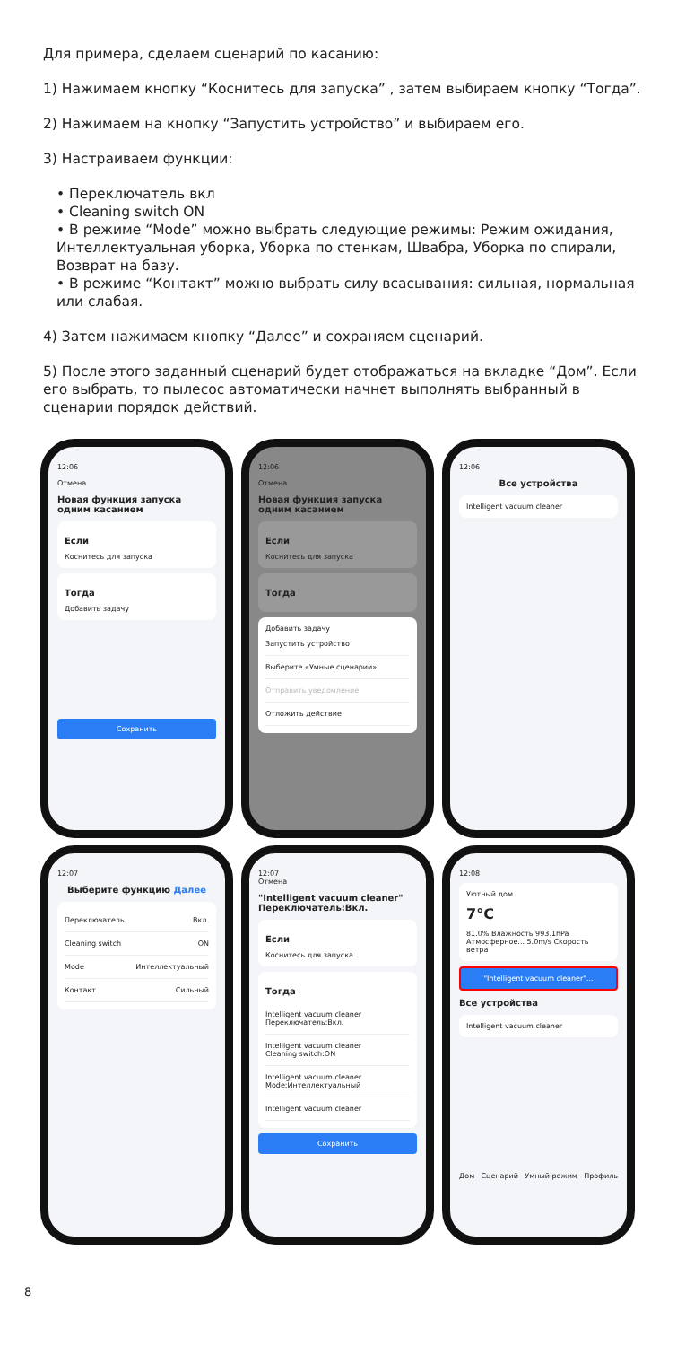Для примера, сделаем сценарий по касанию:
1) Нажимаем кнопку “Коснитесь для запуска” , затем выбираем кнопку “Тогда”.
2) Нажимаем на кнопку “Запустить устройство” и выбираем его.
3) Настраиваем функции:
• Переключатель вкл
• Cleaning switch ON
• В режиме “Mode” можно выбрать следующие режимы: Режим ожидания, Интеллектуальная уборка, Уборка по стенкам, Швабра, Уборка по спирали, Возврат на базу.
• В режиме “Контакт” можно выбрать силу всасывания: сильная, нормальная или слабая.
4) Затем нажимаем кнопку “Далее” и сохраняем сценарий.
5) После этого заданный сценарий будет отображаться на вкладке “Дом”. Если его выбрать, то пылесос автоматически начнет выполнять выбранный в сценарии порядок действий.
12:06
Отмена
Новая функция запуска одним касанием
Если
Коснитесь для запуска
Тогда
Добавить задачу
Сохранить
12:06
Отмена
Новая функция запуска одним касанием
Если
Коснитесь для запуска
Тогда
Добавить задачу
Запустить устройство
Выберите «Умные сценарии»
Отправить уведомление
Отложить действие
12:06
Все устройства
Intelligent vacuum cleaner
12:07
Выберите функцию Далее
Переключатель Вкл.
Cleaning switch ON
Mode Интеллектуальный
Контакт Сильный
12:07
Отмена
"Intelligent vacuum cleaner" Переключатель:Вкл.
Если
Коснитесь для запуска
Тогда
Intelligent vacuum cleaner
Переключатель:Вкл.
Intelligent vacuum cleaner
Cleaning switch:ON
Intelligent vacuum cleaner
Mode:Интеллектуальный
Intelligent vacuum cleaner
Сохранить
12:08
Уютный дом
7°C
81.0% Влажность 993.1hPa Атмосферное... 5.0m/s Скорость ветра
"Intelligent vacuum cleaner"...
Все устройства
Intelligent vacuum cleaner
Дом Сценарий Умный режим Профиль
8